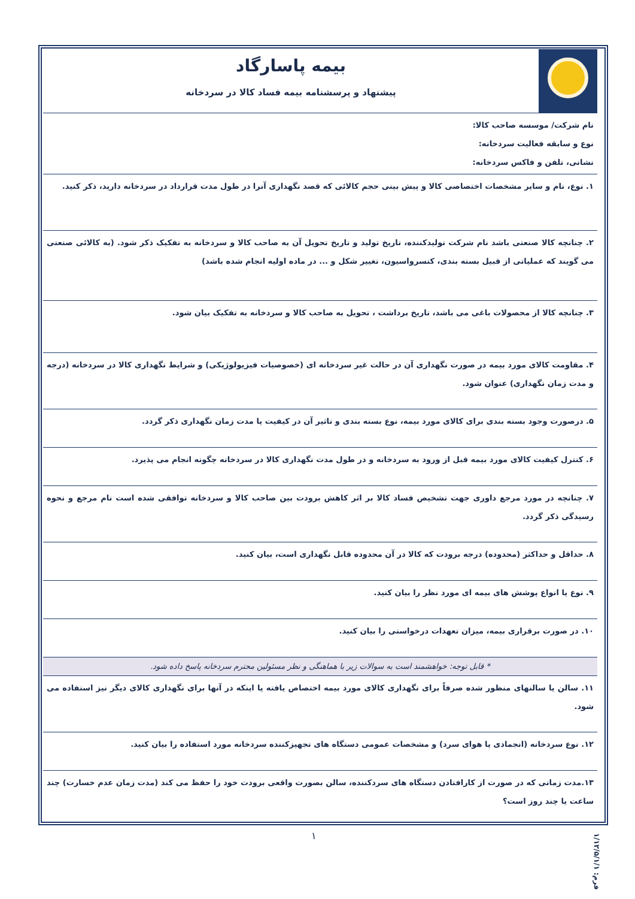| | بیمه پاسارگاد پیشنهاد و پرسشنامه بیمه فساد کالا در سردخانه |
| نام شرکت/ موسسه صاحب کالا: نوع و سابقه فعالیت سردخانه: نشانی، تلفن و فاکس سردخانه: | |
| ۱. نوع، نام و سایر مشخصات اختصاصی کالا و پیش بینی حجم کالائی که قصد نگهداری آنرا در طول مدت قرارداد در سردخانه دارید، ذکر کنید. | |
| ۲. چنانچه کالا صنعتی باشد نام شرکت تولیدکننده، تاریخ تولید و تاریخ تحویل آن به صاحب کالا و سردخانه به تفکیک ذکر شود. (به کالائی صنعتی می گویند که عملیاتی از قبیل بسته بندی، کنسرواسیون، تغییر شکل و ... در ماده اولیه انجام شده باشد) | |
| ۳. چنانچه کالا از محصولات باغی می باشد، تاریخ برداشت ، تحویل به صاحب کالا و سردخانه به تفکیک بیان شود. | |
| ۴. مقاومت کالای مورد بیمه در صورت نگهداری آن در حالت غیر سردخانه ای (خصوصیات فیزیولوژیکی) و شرایط نگهداری کالا در سردخانه (درجه و مدت زمان نگهداری) عنوان شود. | |
| ۵. درصورت وجود بسته بندی برای کالای مورد بیمه، نوع بسته بندی و تاثیر آن در کیفیت یا مدت زمان نگهداری ذکر گردد. | |
| ۶. کنترل کیفیت کالای مورد بیمه قبل از ورود به سردخانه و در طول مدت نگهداری کالا در سردخانه چگونه انجام می پذیرد. | |
| ۷. چنانچه در مورد مرجع داوری جهت تشخیص فساد کالا بر اثر کاهش برودت بین صاحب کالا و سردخانه توافقی شده است نام مرجع و نحوه رسیدگی ذکر گردد. | |
| ۸. حداقل و حداکثر (محدوده) درجه برودت که کالا در آن محدوده قابل نگهداری است، بیان کنید. | |
| ۹. نوع یا انواع پوشش های بیمه ای مورد نظر را بیان کنید. | |
| ۱۰. در صورت برقراری بیمه، میزان تعهدات درخواستی را بیان کنید. | |
| * قابل توجه: خواهشمند است به سوالات زیر با هماهنگی و نظر مسئولین محترم سردخانه پاسخ داده شود. | |
| ۱۱. سالن یا سالنهای منظور شده صرفاً برای نگهداری کالای مورد بیمه اختصاص یافته یا اینکه در آنها برای نگهداری کالای دیگر نیز استفاده می شود. | |
| ۱۲. نوع سردخانه (انجمادی یا هوای سرد) و مشخصات عمومی دستگاه های تجهیزکننده سردخانه مورد استفاده را بیان کنید. | |
| ۱۳.مدت زمانی که در صورت از کارافتادن دستگاه های سردکننده، سالن بصورت واقعی برودت خود را حفظ می کند (مدت زمان عدم خسارت) چند ساعت یا چند روز است؟ | |
۱
فرم: ۱/۱۲/۵/۱/۱